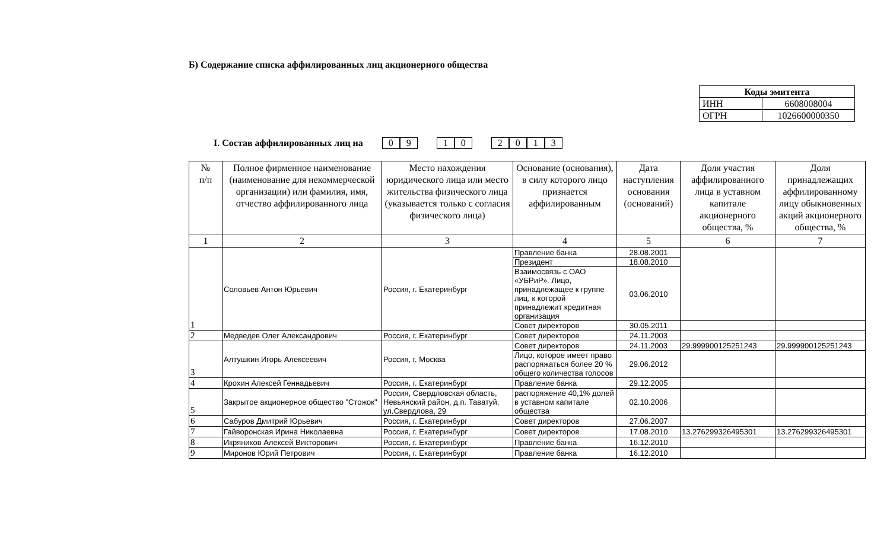Б) Содержание списка аффилированных лиц акционерного общества
| Коды эмитента | |
| --- | --- |
| ИНН | 6608008004 |
| ОГРН | 1026600000350 |
I. Состав аффилированных лиц на 09 10 2013
| № п/п | Полное фирменное наименование (наименование для некоммерческой организации) или фамилия, имя, отчество аффилированного лица | Место нахождения юридического лица или место жительства физического лица (указывается только с согласия физического лица) | Основание (основания), в силу которого лицо признается аффилированным | Дата наступления основания (оснований) | Доля участия аффилированного лица в уставном капитале акционерного общества, % | Доля принадлежащих аффилированному лицу обыкновенных акций акционерного общества, % |
| --- | --- | --- | --- | --- | --- | --- |
| 1 | 2 | 3 | 4 | 5 | 6 | 7 |
| 1 | Соловьев Антон Юрьевич | Россия, г. Екатеринбург | Правление банка | 28.08.2001 | | |
| | | | Президент | 18.08.2010 | | |
| | | | Взаимосвязь с ОАО «УБРиР». Лицо, принадлежащее к группе лиц, к которой принадлежит кредитная организация | 03.06.2010 | | |
| | | | Совет директоров | 30.05.2011 | | |
| 2 | Медведев Олег Александрович | Россия, г. Екатеринбург | Совет директоров | 24.11.2003 | | |
| 3 | Алтушкин Игорь Алексеевич | Россия, г. Москва | Совет директоров | 24.11.2003 | 29.999900125251243 | 29.999900125251243 |
| | | | Лицо, которое имеет право распоряжаться более 20 % общего количества голосов | 29.06.2012 | | |
| 4 | Крохин Алексей Геннадьевич | Россия, г. Екатеринбург | Правление банка | 29.12.2005 | | |
| 5 | Закрытое акционерное общество "Стожок" | Россия, Свердловская область, Невьянский район, д.п. Таватуй, ул.Свердлова, 29 | распоряжение 40,1% долей в уставном капитале общества | 02.10.2006 | | |
| 6 | Сабуров Дмитрий Юрьевич | Россия, г. Екатеринбург | Совет директоров | 27.06.2007 | | |
| 7 | Гайворонская Ирина Николаевна | Россия, г. Екатеринбург | Совет директоров | 17.08.2010 | 13.276299326495301 | 13.276299326495301 |
| 8 | Икряников Алексей Викторович | Россия, г. Екатеринбург | Правление банка | 16.12.2010 | | |
| 9 | Миронов Юрий Петрович | Россия, г. Екатеринбург | Правление банка | 16.12.2010 | | |